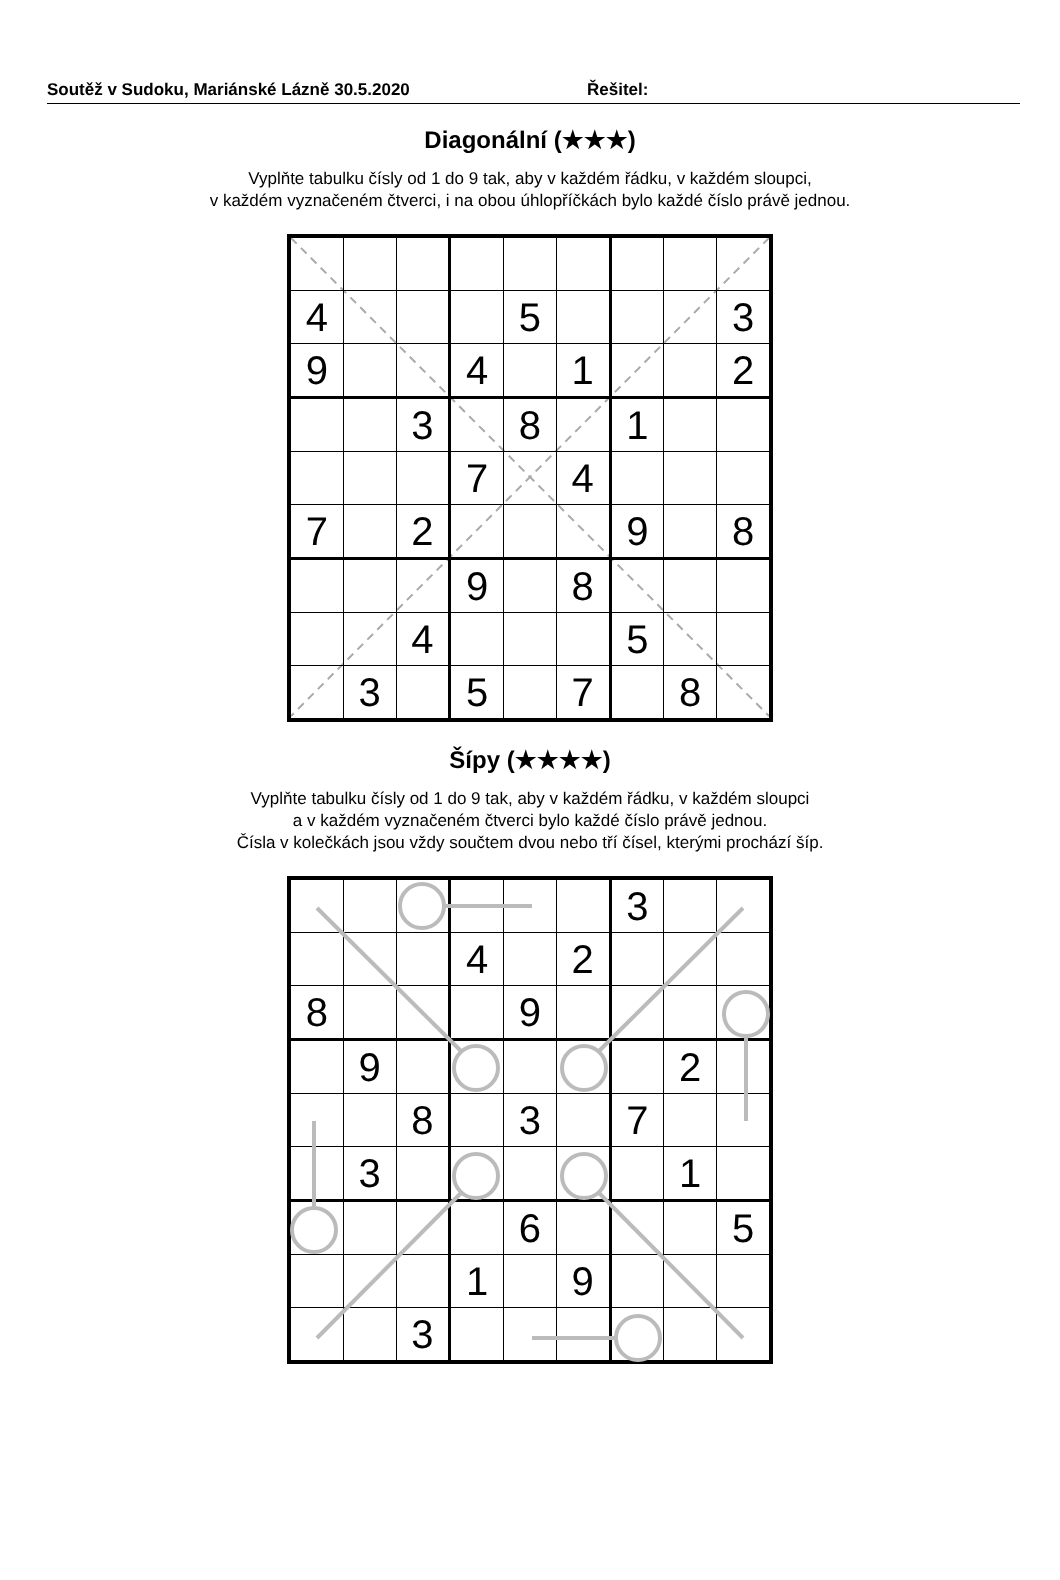Soutěž v Sudoku, Mariánské Lázně 30.5.2020 Řešitel:
Diagonální (★★★)
Vyplňte tabulku čísly od 1 do 9 tak, aby v každém řádku, v každém sloupci,
v každém vyznačeném čtverci, i na obou úhlopříčkách bylo každé číslo právě jednou.
| 4 | | | | 5 | | | | 3 |
| 9 | | | 4 | | 1 | | | 2 |
| | | 3 | | 8 | | 1 | | |
| | | | 7 | | 4 | | | |
| 7 | | 2 | | | | 9 | | 8 |
| | | | 9 | | 8 | | | |
| | | 4 | | | | 5 | | |
| | 3 | | 5 | | 7 | | 8 | |
Šípy (★★★★)
Vyplňte tabulku čísly od 1 do 9 tak, aby v každém řádku, v každém sloupci
a v každém vyznačeném čtverci bylo každé číslo právě jednou.
Čísla v kolečkách jsou vždy součtem dvou nebo tří čísel, kterými prochází šíp.
| | | | | | | 3 | | |
| | | | 4 | | 2 | | | |
| 8 | | | | 9 | | | | |
| | 9 | | | | | | 2 | |
| | | 8 | | 3 | | 7 | | |
| | 3 | | | | | | 1 | |
| | | | | 6 | | | | 5 |
| | | | 1 | | 9 | | | |
| | | 3 | | | | | | |